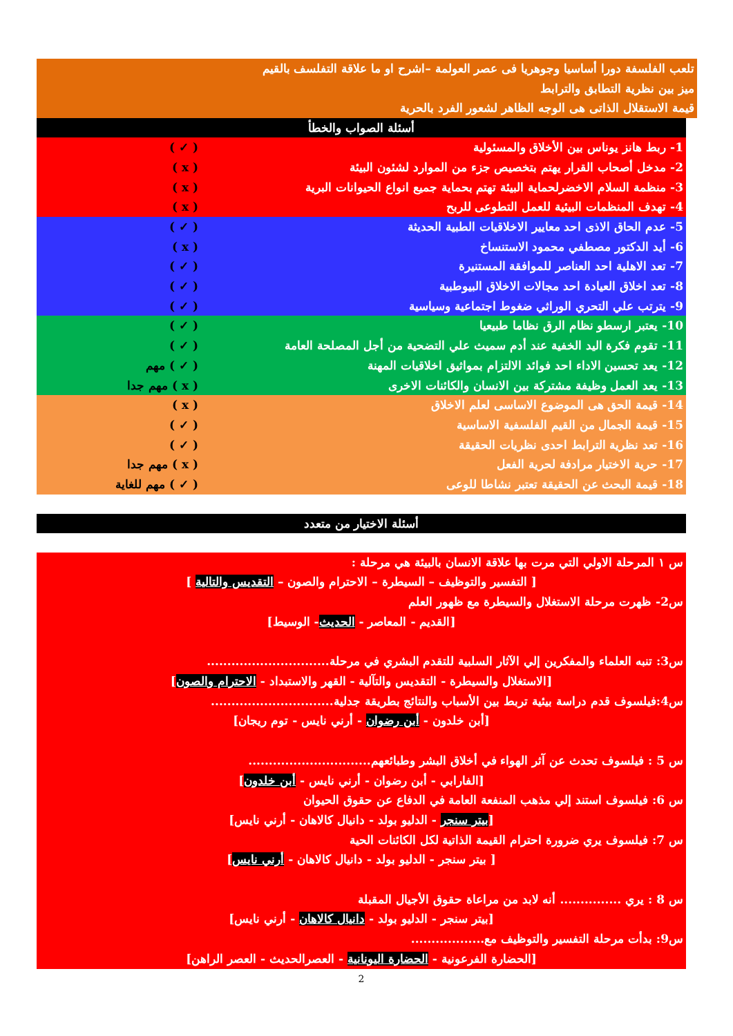تلعب الفلسفة دورا أساسيا وجوهريا فى عصر العولمة –اشرح او ما علاقة التفلسف بالقيم
ميز بين نظرية التطابق والترابط
قيمة الاستقلال الذاتى هى الوجه الظاهر لشعور الفرد بالحرية
أسئلة الصواب والخطأ
1- ربط هانز يوناس بين الأخلاق والمسئولية ( ✓ )
2- مدخل أصحاب القرار يهتم بتخصيص جزء من الموارد لشئون البيئة ( x )
3- منظمة السلام الاخضرلحماية البيئة تهتم بحماية جميع انواع الحيوانات البرية ( x )
4- تهدف المنظمات البيئية للعمل التطوعى للربح ( x )
5- عدم الحاق الاذى احد معايير الاخلاقيات الطبية الحديثة ( ✓ )
6- أيد الدكتور مصطفي محمود الاستنساخ ( x )
7- تعد الاهلية احد العناصر للموافقة المستنيرة ( ✓ )
8- تعد اخلاق العيادة احد مجالات الاخلاق البيوطبية ( ✓ )
9- يترتب علي التحري الوراثي ضغوط اجتماعية وسياسية ( ✓ )
10- يعتبر ارسطو نظام الرق نظاما طبيعيا ( ✓ )
11- تقوم فكرة اليد الخفية عند أدم سميث علي التضحية من أجل المصلحة العامة ( ✓ )
12- يعد تحسين الاداء احد فوائد الالتزام بمواثيق اخلاقيات المهنة ( ✓ ) مهم
13- يعد العمل وظيفة مشتركة بين الانسان والكائنات الاخرى ( x ) مهم جدا
14- قيمة الحق هى الموضوع الاساسى لعلم الاخلاق ( x )
15- قيمة الجمال من القيم الفلسفية الاساسية ( ✓ )
16- تعد نظرية الترابط احدى نظريات الحقيقة ( ✓ )
17- حرية الاختيار مرادفة لحرية الفعل ( x ) مهم جدا
18- قيمة البحث عن الحقيقة تعتبر نشاطا للوعى ( ✓ ) مهم للغاية
أسئلة الاختيار من متعدد
س ١ المرحلة الاولي التي مرت بها علاقة الانسان بالبيئة هي مرحلة :
[ التفسير والتوظيف – السيطرة – الاحترام والصون – التقديس والتالية ]
س2- ظهرت مرحلة الاستغلال والسيطرة مع ظهور العلم
[القديم - المعاصر - الحديث- الوسيط]
س3: تنبه العلماء والمفكرين إلي الآثار السلبية للتقدم البشري في مرحلة..............................
[الاستغلال والسيطرة - التقديس والتآلية - القهر والاستبداد - الاحترام والصون]
س4:فيلسوف قدم دراسة بيئية تربط بين الأسباب والنتائج بطريقة جدلية..............................
[أبن خلدون - أبن رضوان - أرني نايس - توم ريجان]
س 5 : فيلسوف تحدث عن آثر الهواء في أخلاق البشر وطبائعهم..............................
[الفارابي - أبن رضوان - أرني نايس - أبن خلدون]
س 6: فيلسوف استند إلي مذهب المنفعة العامة في الدفاع عن حقوق الحيوان
[بيتر سنجر - الدليو بولد - دانيال كالاهان - أرني نايس]
س 7: فيلسوف يري ضرورة احترام القيمة الذاتية لكل الكائنات الحية
[ بيتر سنجر - الدليو بولد - دانيال كالاهان - أرني نايس]
س 8 : يري ............... أنه لابد من مراعاة حقوق الأجيال المقبلة
[بيتر سنجر - الدليو بولد - دانيال كالاهان - أرني نايس]
س9: بدأت مرحلة التفسير والتوظيف مع..................
[الحضارة الفرعونية - الحضارة اليونانية - العصرالحديث - العصر الراهن]
2